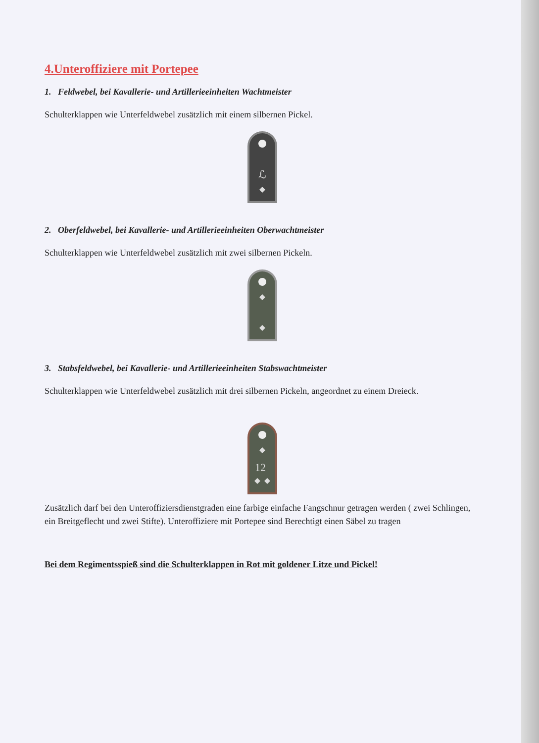4.Unteroffiziere mit Portepee
1. Feldwebel, bei Kavallerie- und Artillerieeinheiten Wachtmeister
Schulterklappen wie Unterfeldwebel zusätzlich mit einem silbernen Pickel.
ℒ
2. Oberfeldwebel, bei Kavallerie- und Artillerieeinheiten Oberwachtmeister
Schulterklappen wie Unterfeldwebel zusätzlich mit zwei silbernen Pickeln.
3. Stabsfeldwebel, bei Kavallerie- und Artillerieeinheiten Stabswachtmeister
Schulterklappen wie Unterfeldwebel zusätzlich mit drei silbernen Pickeln, angeordnet zu einem Dreieck.
12
Zusätzlich darf bei den Unteroffiziersdienstgraden eine farbige einfache Fangschnur getragen werden ( zwei Schlingen, ein Breitgeflecht und zwei Stifte). Unteroffiziere mit Portepee sind Berechtigt einen Säbel zu tragen
Bei dem Regimentsspieß sind die Schulterklappen in Rot mit goldener Litze und Pickel!